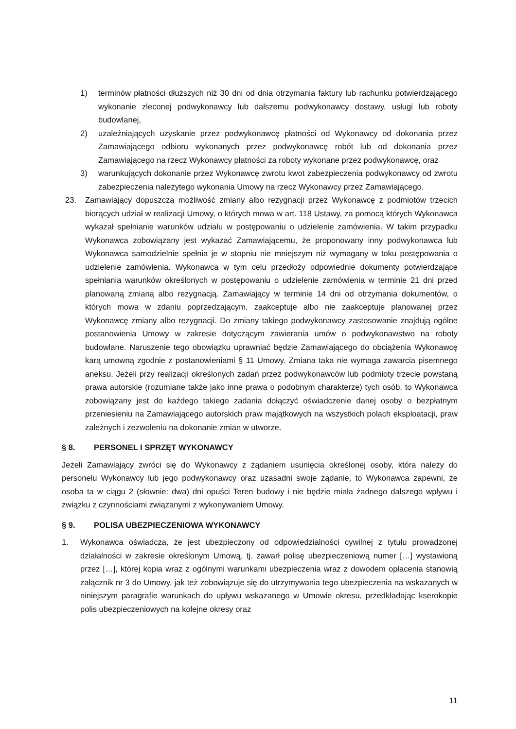1) terminów płatności dłuższych niż 30 dni od dnia otrzymania faktury lub rachunku potwierdzającego wykonanie zleconej podwykonawcy lub dalszemu podwykonawcy dostawy, usługi lub roboty budowlanej,
2) uzależniających uzyskanie przez podwykonawcę płatności od Wykonawcy od dokonania przez Zamawiającego odbioru wykonanych przez podwykonawcę robót lub od dokonania przez Zamawiającego na rzecz Wykonawcy płatności za roboty wykonane przez podwykonawcę, oraz
3) warunkujących dokonanie przez Wykonawcę zwrotu kwot zabezpieczenia podwykonawcy od zwrotu zabezpieczenia należytego wykonania Umowy na rzecz Wykonawcy przez Zamawiającego.
23. Zamawiający dopuszcza możliwość zmiany albo rezygnacji przez Wykonawcę z podmiotów trzecich biorących udział w realizacji Umowy, o których mowa w art. 118 Ustawy, za pomocą których Wykonawca wykazał spełnianie warunków udziału w postępowaniu o udzielenie zamówienia. W takim przypadku Wykonawca zobowiązany jest wykazać Zamawiającemu, że proponowany inny podwykonawca lub Wykonawca samodzielnie spełnia je w stopniu nie mniejszym niż wymagany w toku postępowania o udzielenie zamówienia. Wykonawca w tym celu przedłoży odpowiednie dokumenty potwierdzające spełniania warunków określonych w postępowaniu o udzielenie zamówienia w terminie 21 dni przed planowaną zmianą albo rezygnacją. Zamawiający w terminie 14 dni od otrzymania dokumentów, o których mowa w zdaniu poprzedzającym, zaakceptuje albo nie zaakceptuje planowanej przez Wykonawcę zmiany albo rezygnacji. Do zmiany takiego podwykonawcy zastosowanie znajdują ogólne postanowienia Umowy w zakresie dotyczącym zawierania umów o podwykonawstwo na roboty budowlane. Naruszenie tego obowiązku uprawniać będzie Zamawiającego do obciążenia Wykonawcę karą umowną zgodnie z postanowieniami § 11 Umowy. Zmiana taka nie wymaga zawarcia pisemnego aneksu. Jeżeli przy realizacji określonych zadań przez podwykonawców lub podmioty trzecie powstaną prawa autorskie (rozumiane także jako inne prawa o podobnym charakterze) tych osób, to Wykonawca zobowiązany jest do każdego takiego zadania dołączyć oświadczenie danej osoby o bezpłatnym przeniesieniu na Zamawiającego autorskich praw majątkowych na wszystkich polach eksploatacji, praw zależnych i zezwoleniu na dokonanie zmian w utworze.
§ 8. PERSONEL I SPRZĘT WYKONAWCY
Jeżeli Zamawiający zwróci się do Wykonawcy z żądaniem usunięcia określonej osoby, która należy do personelu Wykonawcy lub jego podwykonawcy oraz uzasadni swoje żądanie, to Wykonawca zapewni, że osoba ta w ciągu 2 (słownie: dwa) dni opuści Teren budowy i nie będzie miała żadnego dalszego wpływu i związku z czynnościami związanymi z wykonywaniem Umowy.
§ 9. POLISA UBEZPIECZENIOWA WYKONAWCY
1. Wykonawca oświadcza, że jest ubezpieczony od odpowiedzialności cywilnej z tytułu prowadzonej działalności w zakresie określonym Umową, tj. zawarł polisę ubezpieczeniową numer […] wystawioną przez […], której kopia wraz z ogólnymi warunkami ubezpieczenia wraz z dowodem opłacenia stanowią załącznik nr 3 do Umowy, jak też zobowiązuje się do utrzymywania tego ubezpieczenia na wskazanych w niniejszym paragrafie warunkach do upływu wskazanego w Umowie okresu, przedkładając kserokopie polis ubezpieczeniowych na kolejne okresy oraz
11